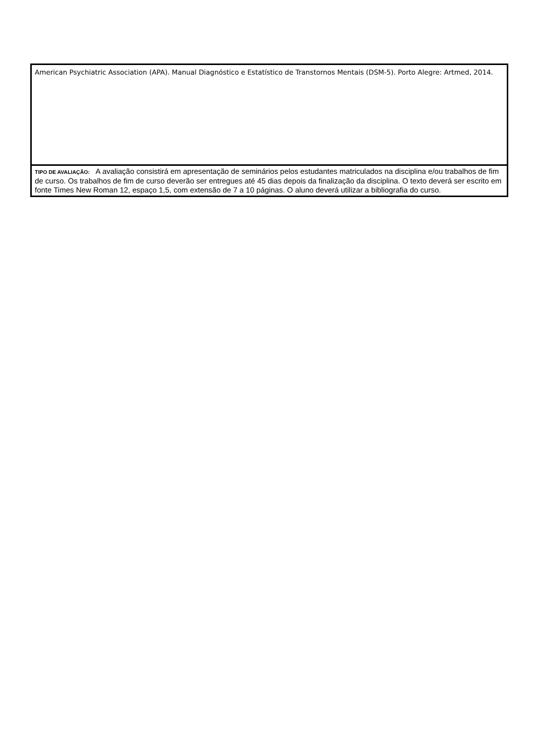| American Psychiatric Association (APA). Manual Diagnóstico e Estatístico de Transtornos Mentais (DSM-5). Porto Alegre: Artmed, 2014. |
| TIPO DE AVALIAÇÃO: A avaliação consistirá em apresentação de seminários pelos estudantes matriculados na disciplina e/ou trabalhos de fim de curso. Os trabalhos de fim de curso deverão ser entregues até 45 dias depois da finalização da disciplina. O texto deverá ser escrito em fonte Times New Roman 12, espaço 1,5, com extensão de 7 a 10 páginas. O aluno deverá utilizar a bibliografia do curso. |